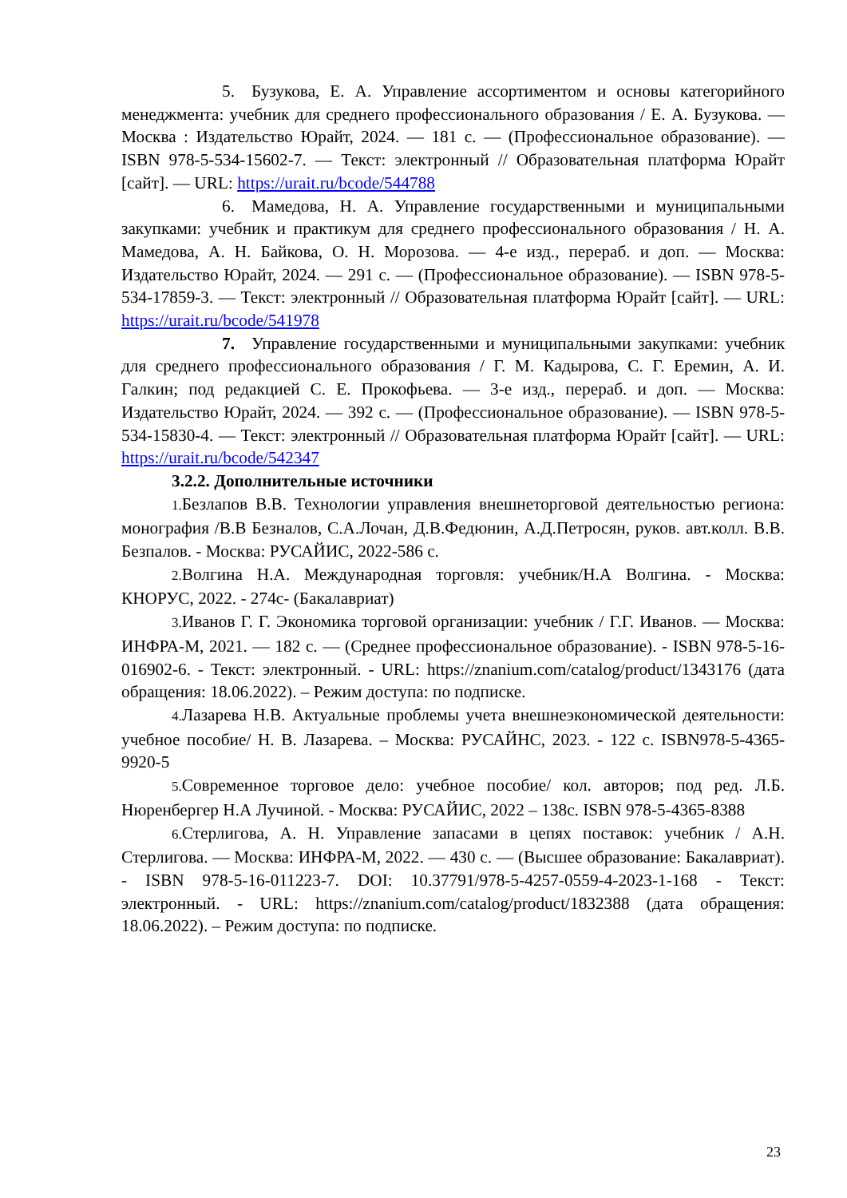5. Бузукова, Е. А. Управление ассортиментом и основы категорийного менеджмента: учебник для среднего профессионального образования / Е. А. Бузукова. — Москва : Издательство Юрайт, 2024. — 181 с. — (Профессиональное образование). — ISBN 978-5-534-15602-7. — Текст: электронный // Образовательная платформа Юрайт [сайт]. — URL: https://urait.ru/bcode/544788
6. Мамедова, Н. А. Управление государственными и муниципальными закупками: учебник и практикум для среднего профессионального образования / Н. А. Мамедова, А. Н. Байкова, О. Н. Морозова. — 4-е изд., перераб. и доп. — Москва: Издательство Юрайт, 2024. — 291 с. — (Профессиональное образование). — ISBN 978-5-534-17859-3. — Текст: электронный // Образовательная платформа Юрайт [сайт]. — URL: https://urait.ru/bcode/541978
7. Управление государственными и муниципальными закупками: учебник для среднего профессионального образования / Г. М. Кадырова, С. Г. Еремин, А. И. Галкин; под редакцией С. Е. Прокофьева. — 3-е изд., перераб. и доп. — Москва: Издательство Юрайт, 2024. — 392 с. — (Профессиональное образование). — ISBN 978-5-534-15830-4. — Текст: электронный // Образовательная платформа Юрайт [сайт]. — URL: https://urait.ru/bcode/542347
3.2.2. Дополнительные источники
1. Безлапов В.В. Технологии управления внешнеторговой деятельностью региона: монография /В.В Безналов, С.А.Лочан, Д.В.Федюнин, А.Д.Петросян, руков. авт.колл. В.В. Безпалов. - Москва: РУСАЙИС, 2022-586 с.
2. Волгина Н.А. Международная торговля: учебник/Н.А Волгина. - Москва: КНОРУС, 2022. - 274с- (Бакалавриат)
3. Иванов Г. Г. Экономика торговой организации: учебник / Г.Г. Иванов. — Москва: ИНФРА-М, 2021. — 182 с. — (Среднее профессиональное образование). - ISBN 978-5-16-016902-6. - Текст: электронный. - URL: https://znanium.com/catalog/product/1343176 (дата обращения: 18.06.2022). – Режим доступа: по подписке.
4. Лазарева Н.В. Актуальные проблемы учета внешнеэкономической деятельности: учебное пособие/ Н. В. Лазарева. – Москва: РУСАЙНС, 2023. - 122 с. ISBN978-5-4365-9920-5
5. Современное торговое дело: учебное пособие/ кол. авторов; под ред. Л.Б. Нюренбергер Н.А Лучиной. - Москва: РУСАЙИС, 2022 – 138с. ISBN 978-5-4365-8388
6. Стерлигова, А. Н. Управление запасами в цепях поставок: учебник / А.Н. Стерлигова. — Москва: ИНФРА-М, 2022. — 430 с. — (Высшее образование: Бакалавриат). - ISBN 978-5-16-011223-7. DOI: 10.37791/978-5-4257-0559-4-2023-1-168 - Текст: электронный. - URL: https://znanium.com/catalog/product/1832388 (дата обращения: 18.06.2022). – Режим доступа: по подписке.
23